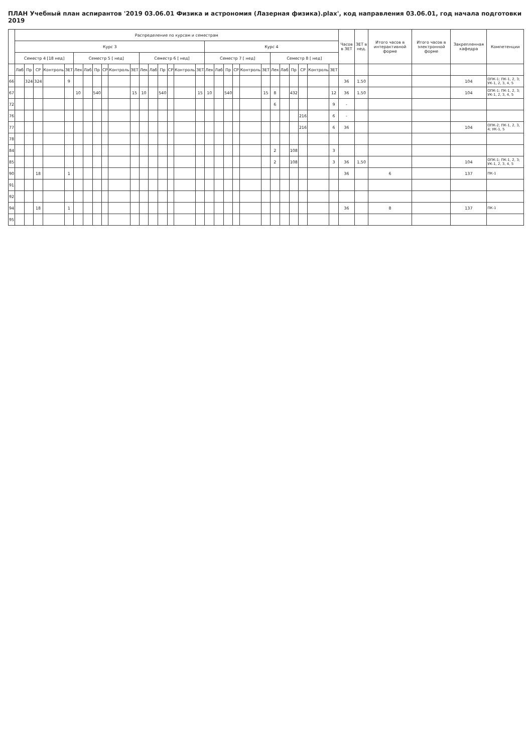ПЛАН Учебный план аспирантов '2019 03.06.01 Физика и астрономия (Лазерная физика).plax', код направления 03.06.01, год начала подготовки 2019
| | Распределение по курсам и семестрам | | | | | | | | | | | | | | | | | | | | | | | | | | | | | Часов в ЗЕТ | ЗЕТ в нед. | Итого часов в интерактивной форме | Итого часов в электронной форме | Закрепленная кафедра | Компетенции |
| --- | --- | --- | --- | --- | --- | --- | --- | --- | --- | --- | --- | --- | --- | --- | --- | --- | --- | --- | --- | --- | --- | --- | --- | --- | --- | --- | --- | --- | --- | --- | --- | --- | --- | --- | --- |
| | Курс 3 | | | | | | | | | | | | | | | | | Курс 4 | | | | | | | | | | | | | | | | | |
| | Семестр 4 [18 нед] | | | | | Семестр 5 [ нед] | | | | | | Семестр 6 [ нед] | | | | | | Семестр 7 [ нед] | | | | | | Семестр 8 [ нед] | | | | | | | | | | | |
| | Лаб | Пр | СР | Контроль | ЗЕТ | Лек | Лаб | Пр | СР | Контроль | ЗЕТ | Лек | Лаб | Пр | СР | Контроль | ЗЕТ | Лек | Лаб | Пр | СР | Контроль | ЗЕТ | Лек | Лаб | Пр | СР | Контроль | ЗЕТ | | | | | | |
| 66 | | 324 | 324 | | 9 | | | | | | | | | | | | | | | | | | | | | | | | | 36 | 1.50 | | | 104 | ОПК-1; ПК-1, 2, 3; УК-1, 2, 3, 4, 5 |
| 67 | | | | | | 10 | | 540 | | | 15 | 10 | | 540 | | | 15 | 10 | | 540 | | | 15 | 8 | | 432 | | | 12 | 36 | 1.50 | | | 104 | ОПК-1; ПК-1, 2, 3; УК-1, 2, 3, 4, 5 |
| 72 | | | | | | | | | | | | | | | | | | | | | | | | 6 | | | | | 9 | - | | | | | |
| 76 | | | | | | | | | | | | | | | | | | | | | | | | | | | 216 | | 6 | - | | | | | |
| 77 | | | | | | | | | | | | | | | | | | | | | | | | | | | 216 | | 6 | 36 | | | | 104 | ОПК-2; ПК-1, 2, 3, 4; УК-1, 5 |
| 78 | | | | | | | | | | | | | | | | | | | | | | | | | | | | | | | | | | | |
| 84 | | | | | | | | | | | | | | | | | | | | | | | | 2 | | 108 | | | 3 | | | | | | |
| 85 | | | | | | | | | | | | | | | | | | | | | | | | 2 | | 108 | | | 3 | 36 | 1.50 | | | 104 | ОПК-1; ПК-1, 2, 3; УК-1, 2, 3, 4, 5 |
| 90 | | | 18 | | 1 | | | | | | | | | | | | | | | | | | | | | | | | | 36 | | 6 | | 137 | ПК-1 |
| 91 | | | | | | | | | | | | | | | | | | | | | | | | | | | | | | | | | | | |
| 92 | | | | | | | | | | | | | | | | | | | | | | | | | | | | | | | | | | | |
| 94 | | | 18 | | 1 | | | | | | | | | | | | | | | | | | | | | | | | | 36 | | 8 | | 137 | ПК-1 |
| 95 | | | | | | | | | | | | | | | | | | | | | | | | | | | | | | | | | | | |